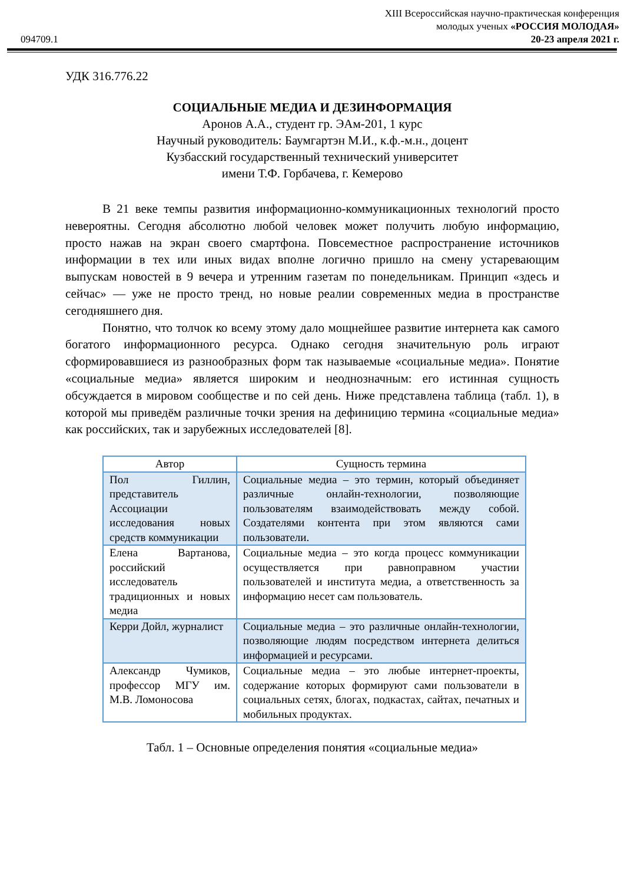094709.1
XIII Всероссийская научно-практическая конференция
молодых ученых «РОССИЯ МОЛОДАЯ»
20-23 апреля 2021 г.
УДК 316.776.22
СОЦИАЛЬНЫЕ МЕДИА И ДЕЗИНФОРМАЦИЯ
Аронов А.А., студент гр. ЭАм-201, 1 курс
Научный руководитель: Баумгартэн М.И., к.ф.-м.н., доцент
Кузбасский государственный технический университет
имени Т.Ф. Горбачева, г. Кемерово
В 21 веке темпы развития информационно-коммуникационных технологий просто невероятны. Сегодня абсолютно любой человек может получить любую информацию, просто нажав на экран своего смартфона. Повсеместное распространение источников информации в тех или иных видах вполне логично пришло на смену устаревающим выпускам новостей в 9 вечера и утренним газетам по понедельникам. Принцип «здесь и сейчас» — уже не просто тренд, но новые реалии современных медиа в пространстве сегодняшнего дня.
Понятно, что толчок ко всему этому дало мощнейшее развитие интернета как самого богатого информационного ресурса. Однако сегодня значительную роль играют сформировавшиеся из разнообразных форм так называемые «социальные медиа». Понятие «социальные медиа» является широким и неоднозначным: его истинная сущность обсуждается в мировом сообществе и по сей день. Ниже представлена таблица (табл. 1), в которой мы приведём различные точки зрения на дефиницию термина «социальные медиа» как российских, так и зарубежных исследователей [8].
| Автор | Сущность термина |
| --- | --- |
| Пол Гиллин, представитель Ассоциации исследования новых средств коммуникации | Социальные медиа – это термин, который объединяет различные онлайн-технологии, позволяющие пользователям взаимодействовать между собой. Создателями контента при этом являются сами пользователи. |
| Елена Вартанова, российский исследователь традиционных и новых медиа | Социальные медиа – это когда процесс коммуникации осуществляется при равноправном участии пользователей и института медиа, а ответственность за информацию несет сам пользователь. |
| Керри Дойл, журналист | Социальные медиа – это различные онлайн-технологии, позволяющие людям посредством интернета делиться информацией и ресурсами. |
| Александр Чумиков, профессор МГУ им. М.В. Ломоносова | Социальные медиа – это любые интернет-проекты, содержание которых формируют сами пользователи в социальных сетях, блогах, подкастах, сайтах, печатных и мобильных продуктах. |
Табл. 1 – Основные определения понятия «социальные медиа»